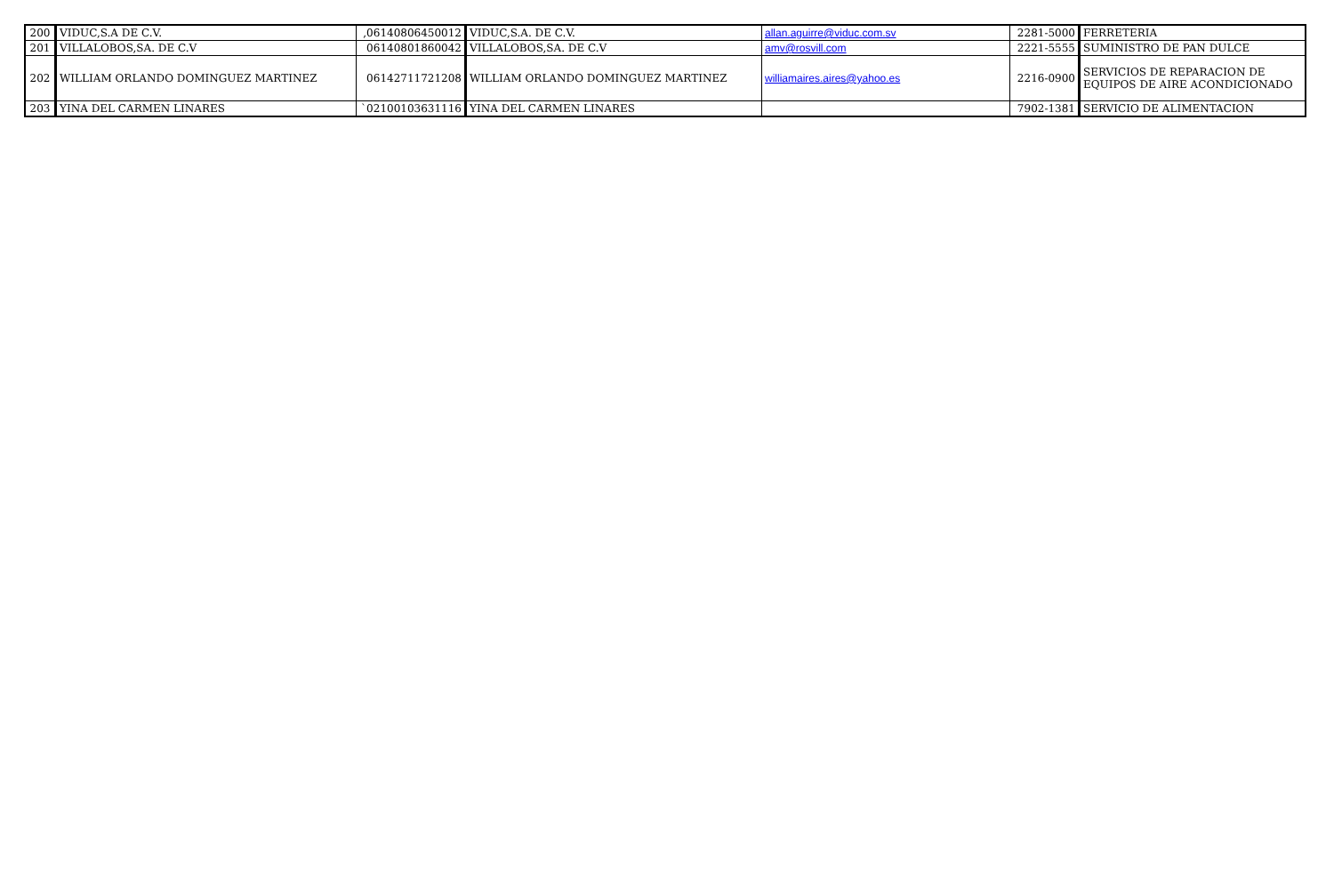| 200 | VIDUC,S.A DE C.V. | ,06140806450012 | VIDUC,S.A. DE C.V. | allan.aguirre@viduc.com.sv | 2281-5000 | FERRETERIA |
| 201 | VILLALOBOS,SA. DE C.V | 06140801860042 | VILLALOBOS,SA. DE C.V | amv@rosvill.com | 2221-5555 | SUMINISTRO DE PAN DULCE |
| 202 | WILLIAM ORLANDO DOMINGUEZ MARTINEZ | 06142711721208 | WILLIAM ORLANDO DOMINGUEZ MARTINEZ | williamaires.aires@yahoo.es | 2216-0900 | SERVICIOS DE REPARACION DE EQUIPOS DE AIRE ACONDICIONADO |
| 203 | YINA DEL CARMEN LINARES | `02100103631116 | YINA DEL CARMEN LINARES | | 7902-1381 | SERVICIO DE ALIMENTACION |